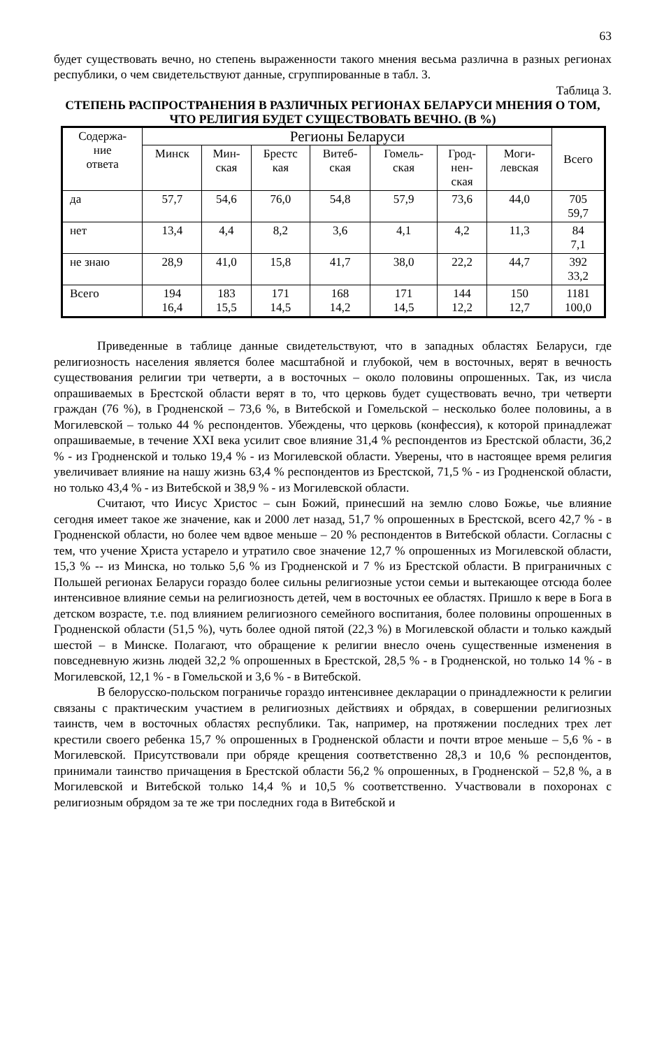63
будет существовать вечно, но степень выраженности такого мнения весьма различна в разных регионах республики, о чем свидетельствуют данные, сгруппированные в табл. 3.
Таблица 3.
СТЕПЕНЬ РАСПРОСТРАНЕНИЯ В РАЗЛИЧНЫХ РЕГИОНАХ БЕЛАРУСИ МНЕНИЯ О ТОМ, ЧТО РЕЛИГИЯ БУДЕТ СУЩЕСТВОВАТЬ ВЕЧНО. (В %)
| Содержа- ние ответа | Регионы Беларуси | | | | | | | Всего |
| --- | --- | --- | --- | --- | --- | --- | --- | --- |
| | Минск | Мин- ская | Брестс кая | Витеб- ская | Гомель- ская | Грод- нен- ская | Моги- левская | |
| да | 57,7 | 54,6 | 76,0 | 54,8 | 57,9 | 73,6 | 44,0 | 705 59,7 |
| нет | 13,4 | 4,4 | 8,2 | 3,6 | 4,1 | 4,2 | 11,3 | 84 7,1 |
| не знаю | 28,9 | 41,0 | 15,8 | 41,7 | 38,0 | 22,2 | 44,7 | 392 33,2 |
| Всего | 194 16,4 | 183 15,5 | 171 14,5 | 168 14,2 | 171 14,5 | 144 12,2 | 150 12,7 | 1181 100,0 |
Приведенные в таблице данные свидетельствуют, что в западных областях Беларуси, где религиозность населения является более масштабной и глубокой, чем в восточных, верят в вечность существования религии три четверти, а в восточных – около половины опрошенных. Так, из числа опрашиваемых в Брестской области верят в то, что церковь будет существовать вечно, три четверти граждан (76 %), в Гродненской – 73,6 %, в Витебской и Гомельской – несколько более половины, а в Могилевской – только 44 % респондентов. Убеждены, что церковь (конфессия), к которой принадлежат опрашиваемые, в течение XXI века усилит свое влияние 31,4 % респондентов из Брестской области, 36,2 % - из Гродненской и только 19,4 % - из Могилевской области. Уверены, что в настоящее время религия увеличивает влияние на нашу жизнь 63,4 % респондентов из Брестской, 71,5 % - из Гродненской области, но только 43,4 % - из Витебской и 38,9 % - из Могилевской области.
Считают, что Иисус Христос – сын Божий, принесший на землю слово Божье, чье влияние сегодня имеет такое же значение, как и 2000 лет назад, 51,7 % опрошенных в Брестской, всего 42,7 % - в Гродненской области, но более чем вдвое меньше – 20 % респондентов в Витебской области. Согласны с тем, что учение Христа устарело и утратило свое значение 12,7 % опрошенных из Могилевской области, 15,3 % -- из Минска, но только 5,6 % из Гродненской и 7 % из Брестской области. В приграничных с Польшей регионах Беларуси гораздо более сильны религиозные устои семьи и вытекающее отсюда более интенсивное влияние семьи на религиозность детей, чем в восточных ее областях. Пришло к вере в Бога в детском возрасте, т.е. под влиянием религиозного семейного воспитания, более половины опрошенных в Гродненской области (51,5 %), чуть более одной пятой (22,3 %) в Могилевской области и только каждый шестой – в Минске. Полагают, что обращение к религии внесло очень существенные изменения в повседневную жизнь людей 32,2 % опрошенных в Брестской, 28,5 % - в Гродненской, но только 14 % - в Могилевской, 12,1 % - в Гомельской и 3,6 % - в Витебской.
В белорусско-польском пограничье гораздо интенсивнее декларации о принадлежности к религии связаны с практическим участием в религиозных действиях и обрядах, в совершении религиозных таинств, чем в восточных областях республики. Так, например, на протяжении последних трех лет крестили своего ребенка 15,7 % опрошенных в Гродненской области и почти втрое меньше – 5,6 % - в Могилевской. Присутствовали при обряде крещения соответственно 28,3 и 10,6 % респондентов, принимали таинство причащения в Брестской области 56,2 % опрошенных, в Гродненской – 52,8 %, а в Могилевской и Витебской только 14,4 % и 10,5 % соответственно. Участвовали в похоронах с религиозным обрядом за те же три последних года в Витебской и